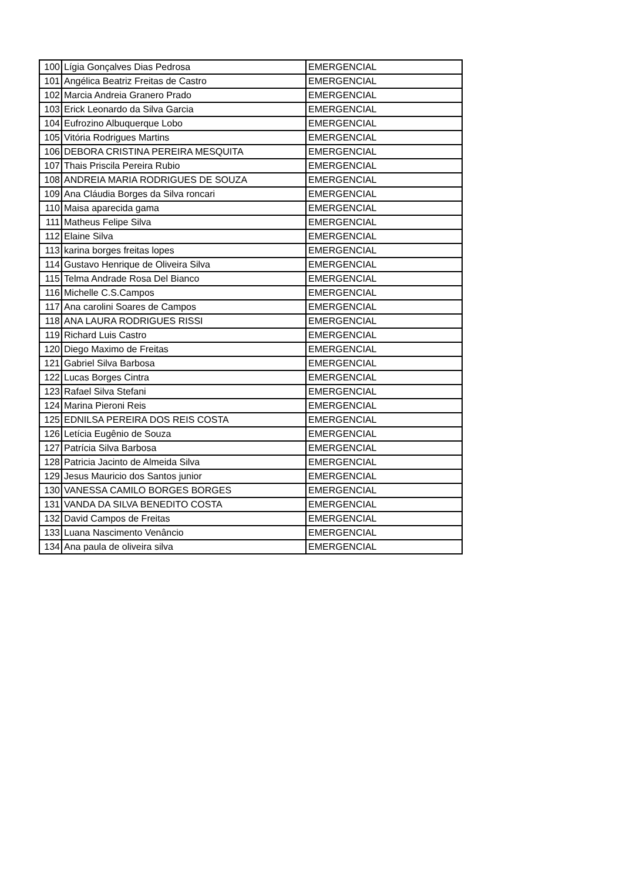| 100 | Lígia Gonçalves Dias Pedrosa | EMERGENCIAL |
| 101 | Angélica Beatriz Freitas de Castro | EMERGENCIAL |
| 102 | Marcia Andreia Granero Prado | EMERGENCIAL |
| 103 | Erick Leonardo da Silva Garcia | EMERGENCIAL |
| 104 | Eufrozino Albuquerque Lobo | EMERGENCIAL |
| 105 | Vitória Rodrigues Martins | EMERGENCIAL |
| 106 | DEBORA CRISTINA PEREIRA MESQUITA | EMERGENCIAL |
| 107 | Thais Priscila Pereira Rubio | EMERGENCIAL |
| 108 | ANDREIA MARIA RODRIGUES DE SOUZA | EMERGENCIAL |
| 109 | Ana Cláudia Borges da Silva roncari | EMERGENCIAL |
| 110 | Maisa aparecida gama | EMERGENCIAL |
| 111 | Matheus Felipe Silva | EMERGENCIAL |
| 112 | Elaine Silva | EMERGENCIAL |
| 113 | karina borges freitas lopes | EMERGENCIAL |
| 114 | Gustavo Henrique de Oliveira Silva | EMERGENCIAL |
| 115 | Telma Andrade Rosa Del Bianco | EMERGENCIAL |
| 116 | Michelle C.S.Campos | EMERGENCIAL |
| 117 | Ana carolini Soares de Campos | EMERGENCIAL |
| 118 | ANA LAURA RODRIGUES RISSI | EMERGENCIAL |
| 119 | Richard Luis Castro | EMERGENCIAL |
| 120 | Diego Maximo de Freitas | EMERGENCIAL |
| 121 | Gabriel Silva Barbosa | EMERGENCIAL |
| 122 | Lucas Borges Cintra | EMERGENCIAL |
| 123 | Rafael Silva Stefani | EMERGENCIAL |
| 124 | Marina Pieroni Reis | EMERGENCIAL |
| 125 | EDNILSA PEREIRA DOS REIS COSTA | EMERGENCIAL |
| 126 | Letícia Eugênio de Souza | EMERGENCIAL |
| 127 | Patrícia Silva Barbosa | EMERGENCIAL |
| 128 | Patricia Jacinto de Almeida Silva | EMERGENCIAL |
| 129 | Jesus Mauricio dos Santos junior | EMERGENCIAL |
| 130 | VANESSA CAMILO BORGES BORGES | EMERGENCIAL |
| 131 | VANDA DA SILVA BENEDITO COSTA | EMERGENCIAL |
| 132 | David Campos de Freitas | EMERGENCIAL |
| 133 | Luana Nascimento Venâncio | EMERGENCIAL |
| 134 | Ana paula de oliveira silva | EMERGENCIAL |